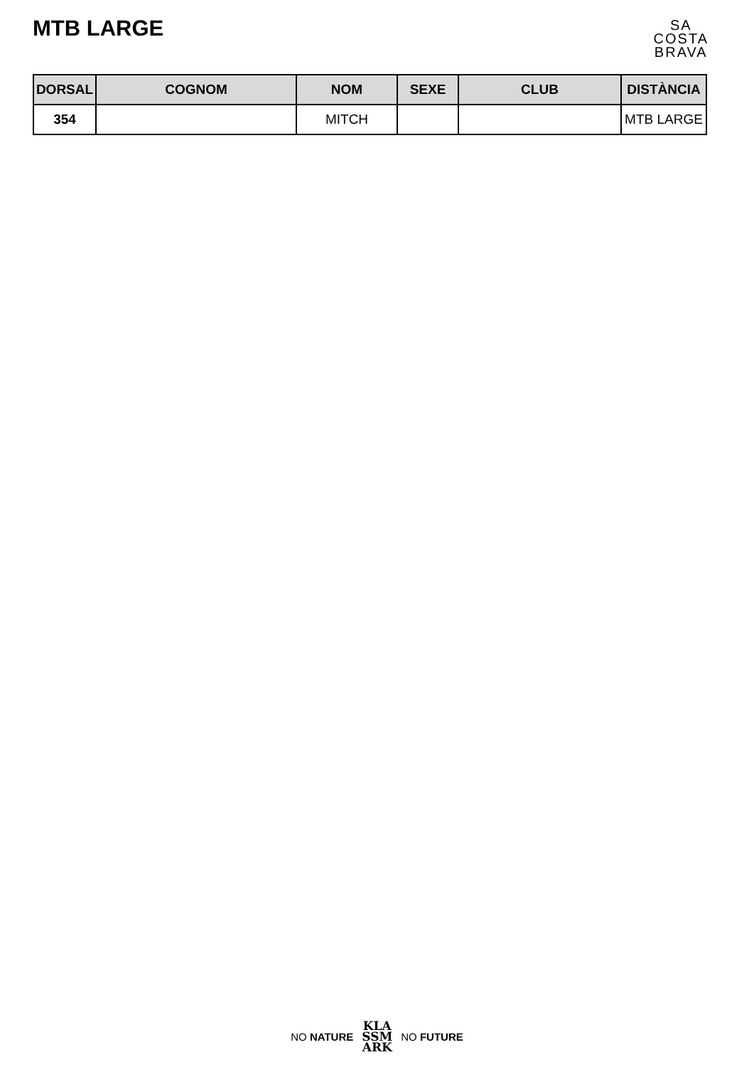MTB LARGE
SA
COSTA
BRAVA
| DORSAL | COGNOM | NOM | SEXE | CLUB | DISTÀNCIA |
| --- | --- | --- | --- | --- | --- |
| 354 | | MITCH | | | MTB LARGE |
NO NATURE
KLA
SSM
ARK
NO FUTURE